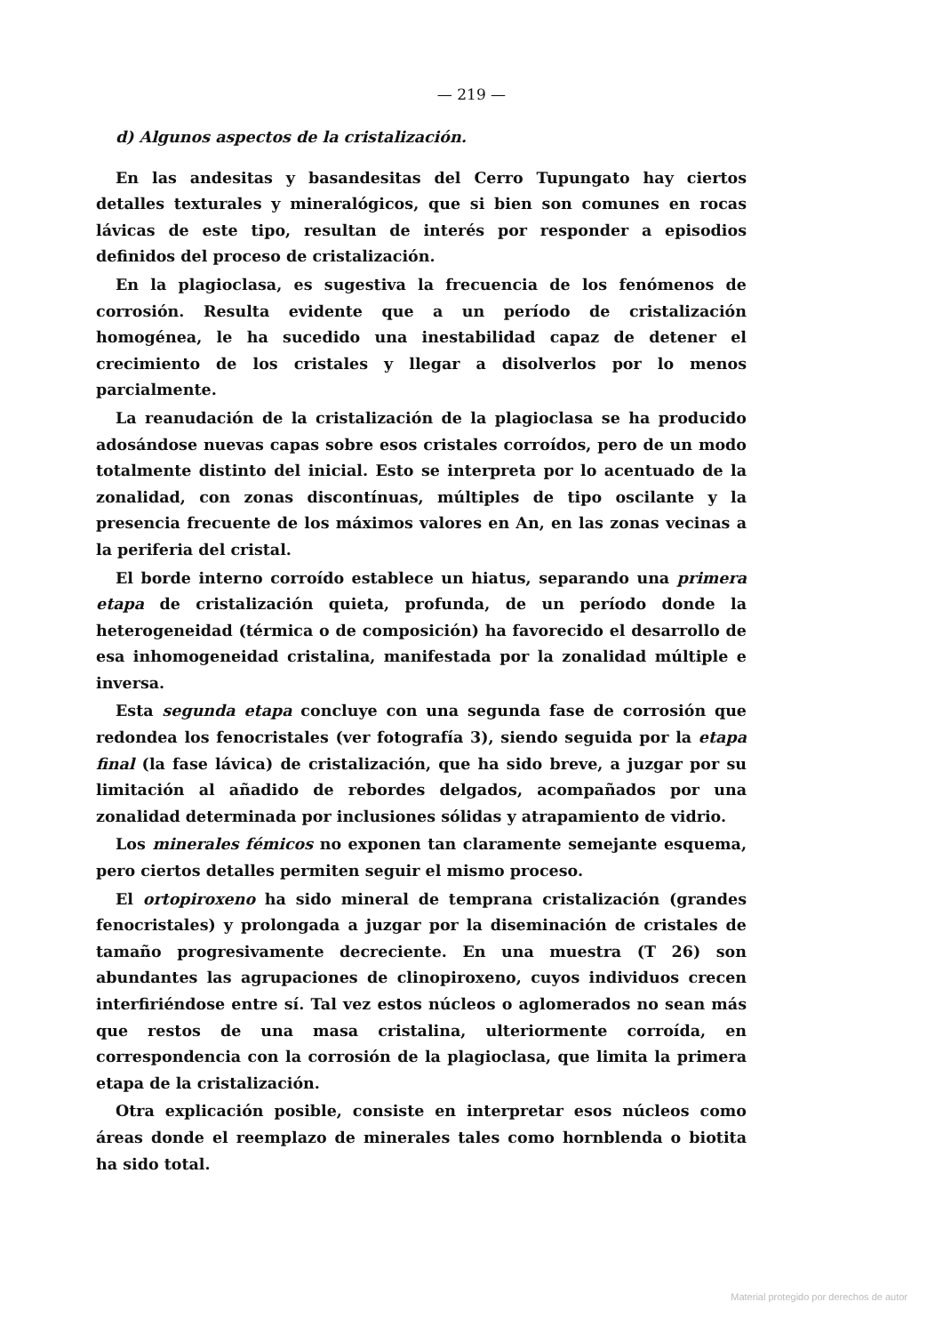— 219 —
d) Algunos aspectos de la cristalización.
En las andesitas y basandesitas del Cerro Tupungato hay ciertos detalles texturales y mineralógicos, que si bien son comunes en rocas lávicas de este tipo, resultan de interés por responder a episodios definidos del proceso de cristalización.
En la plagioclasa, es sugestiva la frecuencia de los fenómenos de corrosión. Resulta evidente que a un período de cristalización homogénea, le ha sucedido una inestabilidad capaz de detener el crecimiento de los cristales y llegar a disolverlos por lo menos parcialmente.
La reanudación de la cristalización de la plagioclasa se ha producido adosándose nuevas capas sobre esos cristales corroídos, pero de un modo totalmente distinto del inicial. Esto se interpreta por lo acentuado de la zonalidad, con zonas discontínuas, múltiples de tipo oscilante y la presencia frecuente de los máximos valores en An, en las zonas vecinas a la periferia del cristal.
El borde interno corroído establece un hiatus, separando una primera etapa de cristalización quieta, profunda, de un período donde la heterogeneidad (térmica o de composición) ha favorecido el desarrollo de esa inhomogeneidad cristalina, manifestada por la zonalidad múltiple e inversa.
Esta segunda etapa concluye con una segunda fase de corrosión que redondea los fenocristales (ver fotografía 3), siendo seguida por la etapa final (la fase lávica) de cristalización, que ha sido breve, a juzgar por su limitación al añadido de rebordes delgados, acompañados por una zonalidad determinada por inclusiones sólidas y atrapamiento de vidrio.
Los minerales fémicos no exponen tan claramente semejante esquema, pero ciertos detalles permiten seguir el mismo proceso.
El ortopiroxeno ha sido mineral de temprana cristalización (grandes fenocristales) y prolongada a juzgar por la diseminación de cristales de tamaño progresivamente decreciente. En una muestra (T 26) son abundantes las agrupaciones de clinopiroxeno, cuyos individuos crecen interfiriéndose entre sí. Tal vez estos núcleos o aglomerados no sean más que restos de una masa cristalina, ulteriormente corroída, en correspondencia con la corrosión de la plagioclasa, que limita la primera etapa de la cristalización.
Otra explicación posible, consiste en interpretar esos núcleos como áreas donde el reemplazo de minerales tales como hornblenda o biotita ha sido total.
Material protegido por derechos de autor